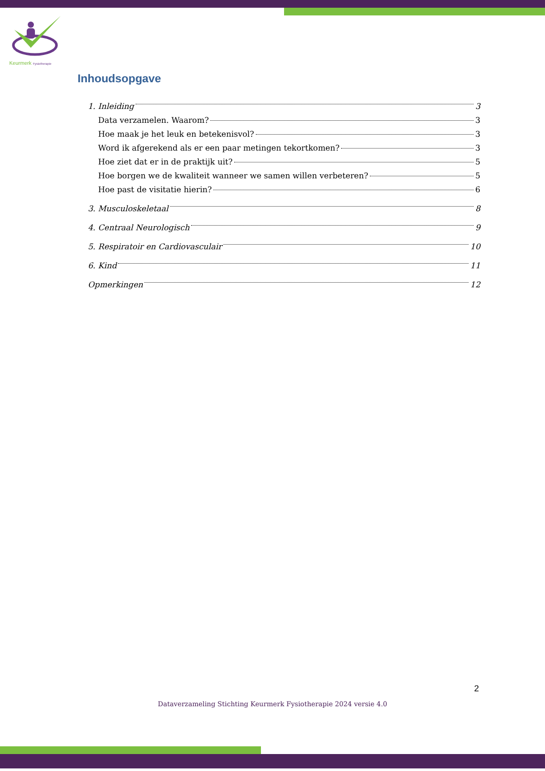Keurmerk Fysiotherapie
Inhoudsopgave
1. Inleiding 3
Data verzamelen. Waarom? 3
Hoe maak je het leuk en betekenisvol? 3
Word ik afgerekend als er een paar metingen tekortkomen? 3
Hoe ziet dat er in de praktijk uit? 5
Hoe borgen we de kwaliteit wanneer we samen willen verbeteren? 5
Hoe past de visitatie hierin? 6
3. Musculoskeletaal 8
4. Centraal Neurologisch 9
5. Respiratoir en Cardiovasculair 10
6. Kind 11
Opmerkingen 12
2
Dataverzameling Stichting Keurmerk Fysiotherapie 2024 versie 4.0